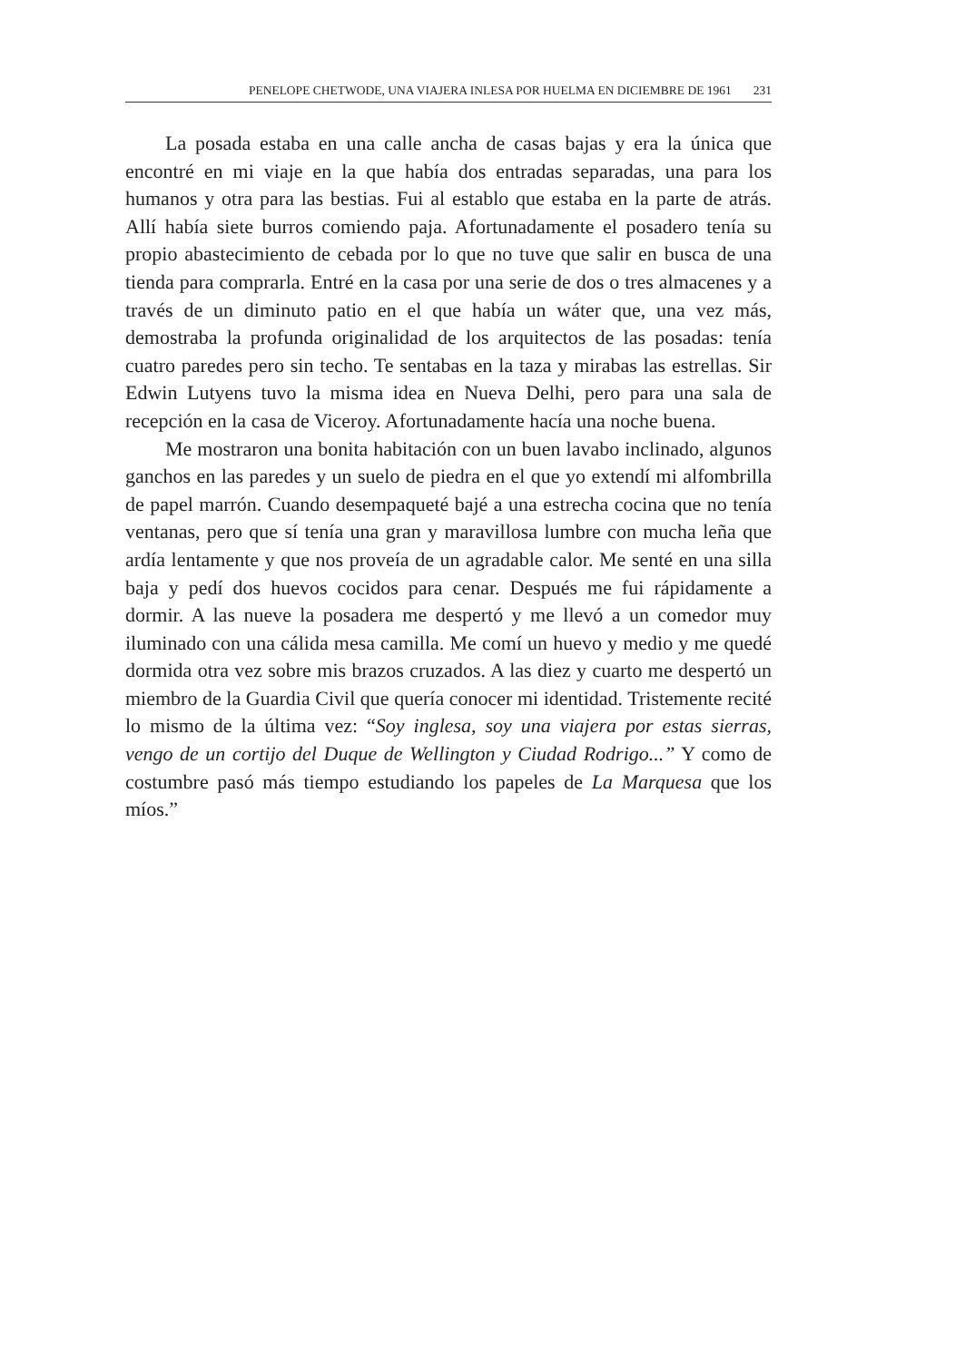PENELOPE CHETWODE, UNA VIAJERA INLESA POR HUELMA EN DICIEMBRE DE 1961 231
La posada estaba en una calle ancha de casas bajas y era la única que encontré en mi viaje en la que había dos entradas separadas, una para los humanos y otra para las bestias. Fui al establo que estaba en la parte de atrás. Allí había siete burros comiendo paja. Afortunadamente el posadero tenía su propio abastecimiento de cebada por lo que no tuve que salir en busca de una tienda para comprarla. Entré en la casa por una serie de dos o tres almacenes y a través de un diminuto patio en el que había un wáter que, una vez más, demostraba la profunda originalidad de los arquitectos de las posadas: tenía cuatro paredes pero sin techo. Te sentabas en la taza y mirabas las estrellas. Sir Edwin Lutyens tuvo la misma idea en Nueva Delhi, pero para una sala de recepción en la casa de Viceroy. Afortunadamente hacía una noche buena.
Me mostraron una bonita habitación con un buen lavabo inclinado, algunos ganchos en las paredes y un suelo de piedra en el que yo extendí mi alfombrilla de papel marrón. Cuando desempaqueté bajé a una estrecha cocina que no tenía ventanas, pero que sí tenía una gran y maravillosa lumbre con mucha leña que ardía lentamente y que nos proveía de un agradable calor. Me senté en una silla baja y pedí dos huevos cocidos para cenar. Después me fui rápidamente a dormir. A las nueve la posadera me despertó y me llevó a un comedor muy iluminado con una cálida mesa camilla. Me comí un huevo y medio y me quedé dormida otra vez sobre mis brazos cruzados. A las diez y cuarto me despertó un miembro de la Guardia Civil que quería conocer mi identidad. Tristemente recité lo mismo de la última vez: “Soy inglesa, soy una viajera por estas sierras, vengo de un cortijo del Duque de Wellington y Ciudad Rodrigo...” Y como de costumbre pasó más tiempo estudiando los papeles de La Marquesa que los míos.”